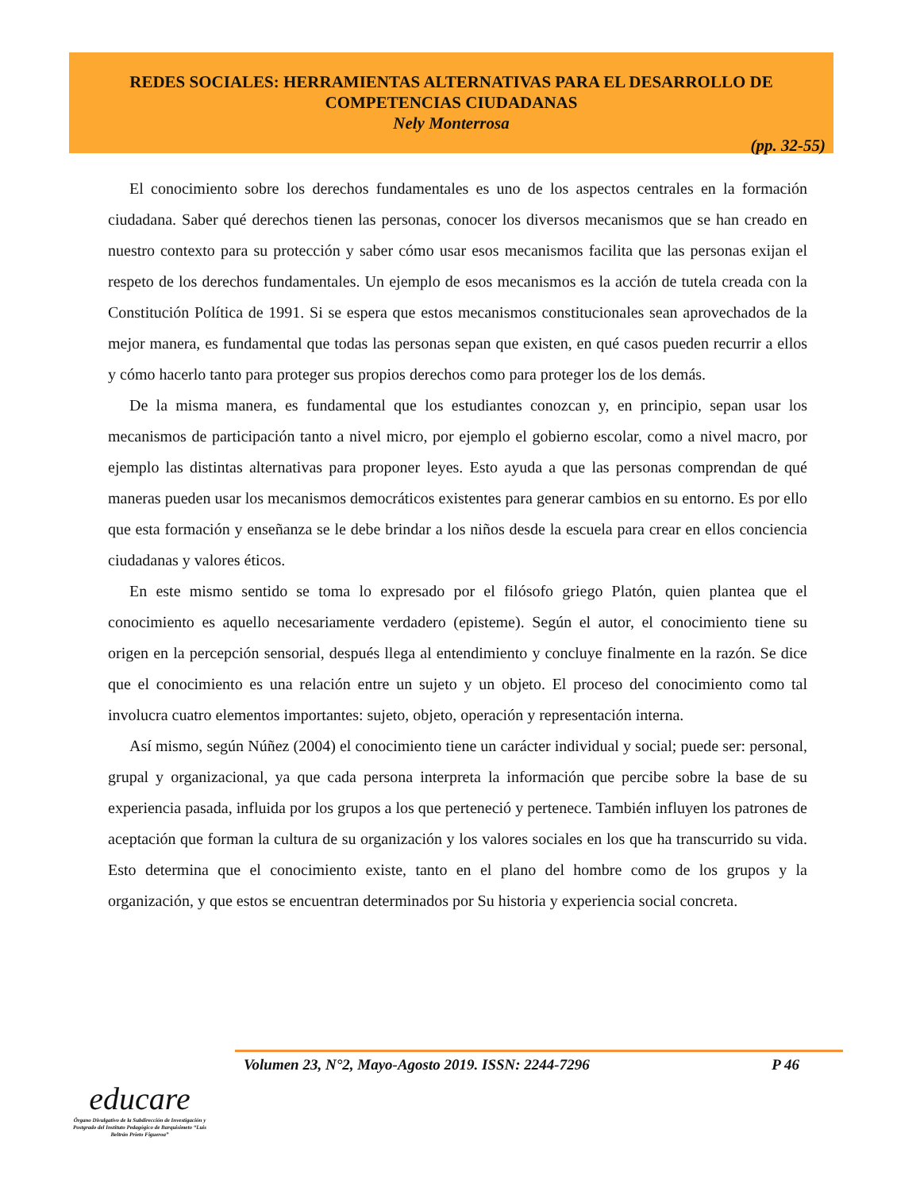REDES SOCIALES: HERRAMIENTAS ALTERNATIVAS PARA EL DESARROLLO DE
COMPETENCIAS CIUDADANAS
Nely Monterrosa
(pp. 32-55)
El conocimiento sobre los derechos fundamentales es uno de los aspectos centrales en la formación ciudadana. Saber qué derechos tienen las personas, conocer los diversos mecanismos que se han creado en nuestro contexto para su protección y saber cómo usar esos mecanismos facilita que las personas exijan el respeto de los derechos fundamentales. Un ejemplo de esos mecanismos es la acción de tutela creada con la Constitución Política de 1991. Si se espera que estos mecanismos constitucionales sean aprovechados de la mejor manera, es fundamental que todas las personas sepan que existen, en qué casos pueden recurrir a ellos y cómo hacerlo tanto para proteger sus propios derechos como para proteger los de los demás.
De la misma manera, es fundamental que los estudiantes conozcan y, en principio, sepan usar los mecanismos de participación tanto a nivel micro, por ejemplo el gobierno escolar, como a nivel macro, por ejemplo las distintas alternativas para proponer leyes. Esto ayuda a que las personas comprendan de qué maneras pueden usar los mecanismos democráticos existentes para generar cambios en su entorno. Es por ello que esta formación y enseñanza se le debe brindar a los niños desde la escuela para crear en ellos conciencia ciudadanas y valores éticos.
En este mismo sentido se toma lo expresado por el filósofo griego Platón, quien plantea que el conocimiento es aquello necesariamente verdadero (episteme). Según el autor, el conocimiento tiene su origen en la percepción sensorial, después llega al entendimiento y concluye finalmente en la razón. Se dice que el conocimiento es una relación entre un sujeto y un objeto. El proceso del conocimiento como tal involucra cuatro elementos importantes: sujeto, objeto, operación y representación interna.
Así mismo, según Núñez (2004) el conocimiento tiene un carácter individual y social; puede ser: personal, grupal y organizacional, ya que cada persona interpreta la información que percibe sobre la base de su experiencia pasada, influida por los grupos a los que perteneció y pertenece. También influyen los patrones de aceptación que forman la cultura de su organización y los valores sociales en los que ha transcurrido su vida. Esto determina que el conocimiento existe, tanto en el plano del hombre como de los grupos y la organización, y que estos se encuentran determinados por Su historia y experiencia social concreta.
Volumen 23, N°2, Mayo-Agosto 2019. ISSN: 2244-7296 P 46
educare
Órgano Divulgativo de la Subdirección de Investigación y Postgrado del Instituto Pedagógico de Barquisimeto “Luis Beltrán Prieto Figueroa”